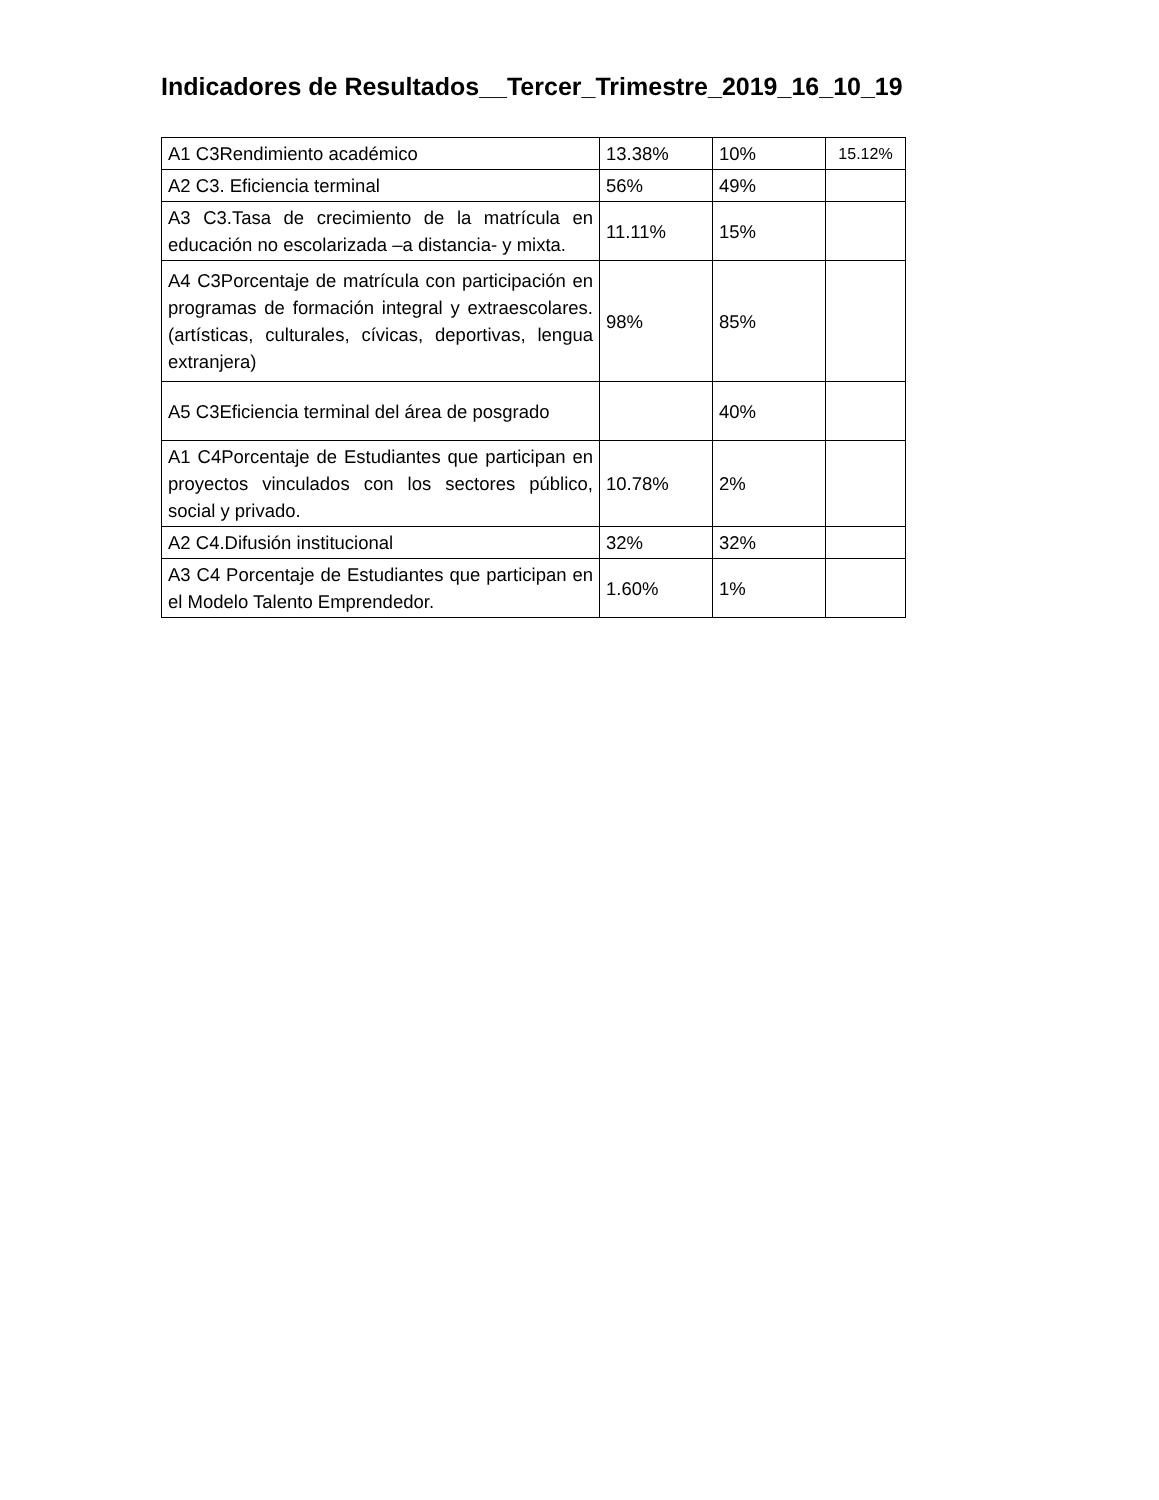Indicadores de Resultados__Tercer_Trimestre_2019_16_10_19
| A1 C3Rendimiento académico | 13.38% | 10% | 15.12% |
| A2 C3. Eficiencia terminal | 56% | 49% | |
| A3 C3.Tasa de crecimiento de la matrícula en educación no escolarizada –a distancia- y mixta. | 11.11% | 15% | |
| A4 C3Porcentaje de matrícula con participación en programas de formación integral y extraescolares. (artísticas, culturales, cívicas, deportivas, lengua extranjera) | 98% | 85% | |
| A5 C3Eficiencia terminal del área de posgrado | | 40% | |
| A1 C4Porcentaje de Estudiantes que participan en proyectos vinculados con los sectores público, social y privado. | 10.78% | 2% | |
| A2 C4.Difusión institucional | 32% | 32% | |
| A3 C4 Porcentaje de Estudiantes que participan en el Modelo Talento Emprendedor. | 1.60% | 1% | |